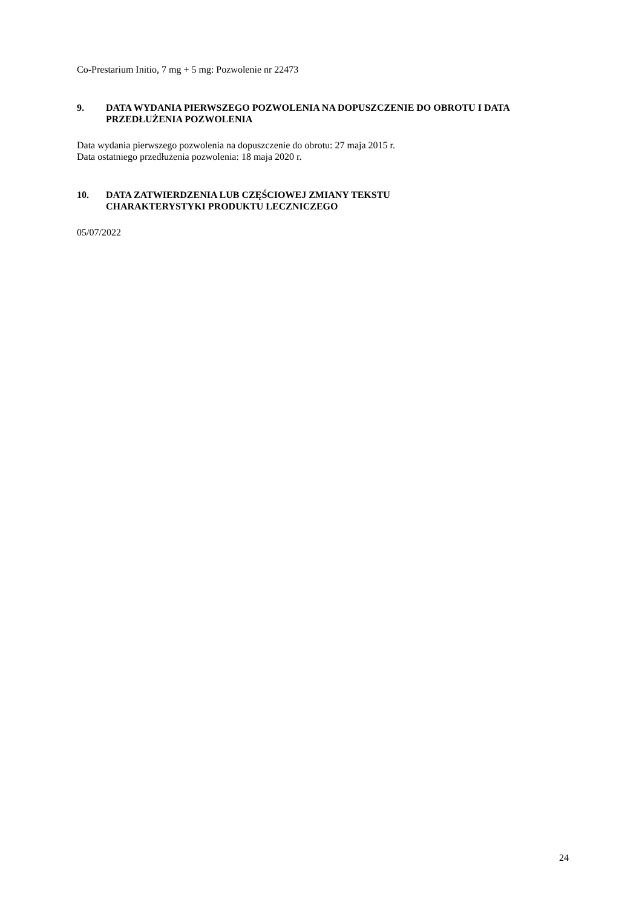Co-Prestarium Initio, 7 mg + 5 mg: Pozwolenie nr 22473
9. DATA WYDANIA PIERWSZEGO POZWOLENIA NA DOPUSZCZENIE DO OBROTU I DATA PRZEDŁUŻENIA POZWOLENIA
Data wydania pierwszego pozwolenia na dopuszczenie do obrotu: 27 maja 2015 r.
Data ostatniego przedłużenia pozwolenia: 18 maja 2020 r.
10. DATA ZATWIERDZENIA LUB CZĘŚCIOWEJ ZMIANY TEKSTU
CHARAKTERYSTYKI PRODUKTU LECZNICZEGO
05/07/2022
24